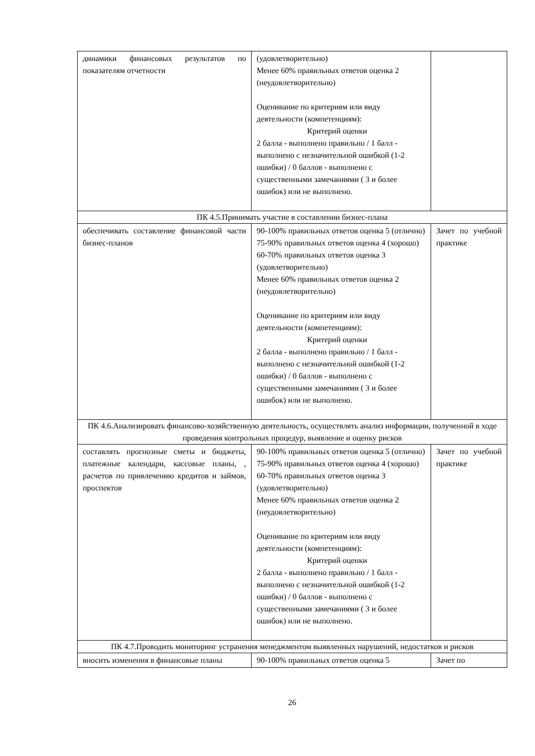| динамики финансовых результатов по показателям отчетности | (удовлетворительно) Менее 60% правильных ответов оценка 2 (неудовлетворительно) Оценивание по критериям или виду деятельности (компетенциям): Критерий оценки 2 балла - выполнено правильно / 1 балл - выполнено с незначительной ошибкой (1-2 ошибки) / 0 баллов - выполнено с существенными замечаниями ( 3 и более ошибок) или не выполнено. | |
| ПК 4.5.Принимать участие в составлении бизнес-плана | | |
| обеспечивать составление финансовой части бизнес-планов | 90-100% правильных ответов оценка 5 (отлично) 75-90% правильных ответов оценка 4 (хорошо) 60-70% правильных ответов оценка 3 (удовлетворительно) Менее 60% правильных ответов оценка 2 (неудовлетворительно) Оценивание по критериям или виду деятельности (компетенциям): Критерий оценки 2 балла - выполнено правильно / 1 балл - выполнено с незначительной ошибкой (1-2 ошибки) / 0 баллов - выполнено с существенными замечаниями ( 3 и более ошибок) или не выполнено. | Зачет по учебной практике |
| ПК 4.6.Анализировать финансово-хозяйственную деятельность, осуществлять анализ информации, полученной в ходе проведения контрольных процедур, выявление и оценку рисков | | |
| составлять прогнозные сметы и бюджеты, платежные календари, кассовые планы, , расчетов по привлечению кредитов и займов, проспектов | 90-100% правильных ответов оценка 5 (отлично) 75-90% правильных ответов оценка 4 (хорошо) 60-70% правильных ответов оценка 3 (удовлетворительно) Менее 60% правильных ответов оценка 2 (неудовлетворительно) Оценивание по критериям или виду деятельности (компетенциям): Критерий оценки 2 балла - выполнено правильно / 1 балл - выполнено с незначительной ошибкой (1-2 ошибки) / 0 баллов - выполнено с существенными замечаниями ( 3 и более ошибок) или не выполнено. | Зачет по учебной практике |
| ПК 4.7.Проводить мониторинг устранения менеджментом выявленных нарушений, недостатков и рисков | | |
| вносить изменения в финансовые планы | 90-100% правильных ответов оценка 5 | Зачет по |
26